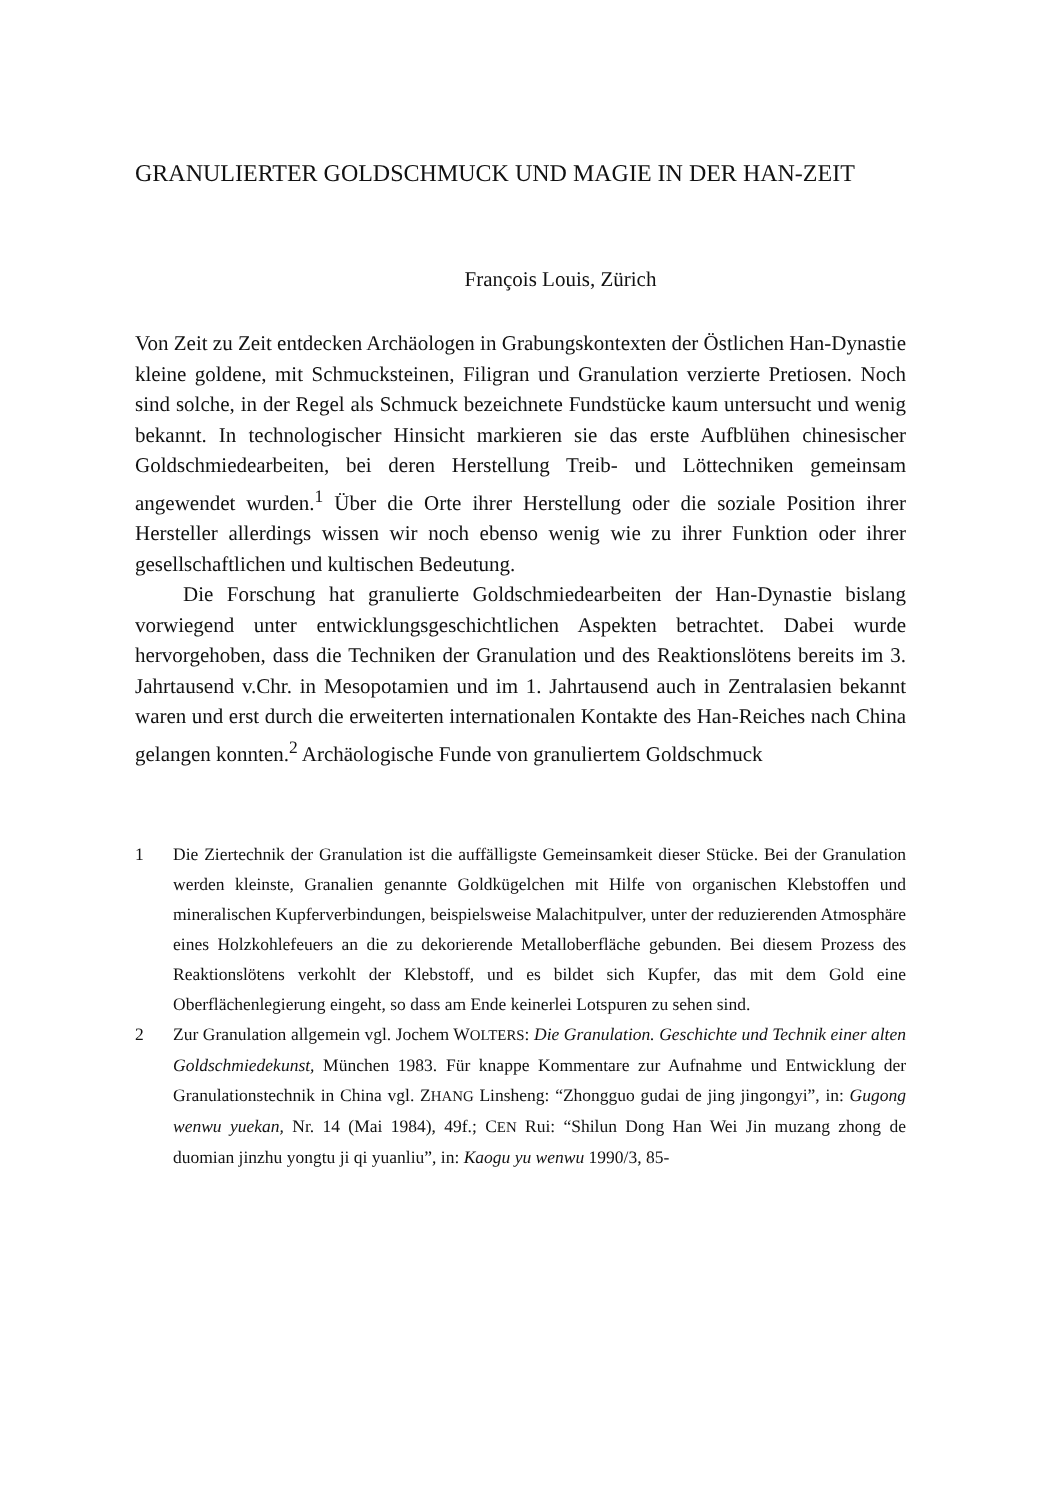GRANULIERTER GOLDSCHMUCK UND MAGIE IN DER HAN-ZEIT
François Louis, Zürich
Von Zeit zu Zeit entdecken Archäologen in Grabungskontexten der Östlichen Han-Dynastie kleine goldene, mit Schmucksteinen, Filigran und Granulation verzierte Pretiosen. Noch sind solche, in der Regel als Schmuck bezeichnete Fundstücke kaum untersucht und wenig bekannt. In technologischer Hinsicht markieren sie das erste Aufblühen chinesischer Goldschmiedearbeiten, bei deren Herstellung Treib- und Löttechniken gemeinsam angewendet wurden.<sup>1</sup> Über die Orte ihrer Herstellung oder die soziale Position ihrer Hersteller allerdings wissen wir noch ebenso wenig wie zu ihrer Funktion oder ihrer gesellschaftlichen und kultischen Bedeutung.
Die Forschung hat granulierte Goldschmiedearbeiten der Han-Dynastie bislang vorwiegend unter entwicklungsgeschichtlichen Aspekten betrachtet. Dabei wurde hervorgehoben, dass die Techniken der Granulation und des Reaktionslötens bereits im 3. Jahrtausend v.Chr. in Mesopotamien und im 1. Jahrtausend auch in Zentralasien bekannt waren und erst durch die erweiterten internationalen Kontakte des Han-Reiches nach China gelangen konnten.<sup>2</sup> Archäologische Funde von granuliertem Goldschmuck
1 Die Ziertechnik der Granulation ist die auffälligste Gemeinsamkeit dieser Stücke. Bei der Granulation werden kleinste, Granalien genannte Goldkügelchen mit Hilfe von organischen Klebstoffen und mineralischen Kupferverbindungen, beispielsweise Malachitpulver, unter der reduzierenden Atmosphäre eines Holzkohlefeuers an die zu dekorierende Metalloberfläche gebunden. Bei diesem Prozess des Reaktionslötens verkohlt der Klebstoff, und es bildet sich Kupfer, das mit dem Gold eine Oberflächenlegierung eingeht, so dass am Ende keinerlei Lotspuren zu sehen sind.
2 Zur Granulation allgemein vgl. Jochem WOLTERS: Die Granulation. Geschichte und Technik einer alten Goldschmiedekunst, München 1983. Für knappe Kommentare zur Aufnahme und Entwicklung der Granulationstechnik in China vgl. ZHANG Linsheng: “Zhongguo gudai de jing jingongyi”, in: Gugong wenwu yuekan, Nr. 14 (Mai 1984), 49f.; CEN Rui: “Shilun Dong Han Wei Jin muzang zhong de duomian jinzhu yongtu ji qi yuanliu”, in: Kaogu yu wenwu 1990/3, 85-